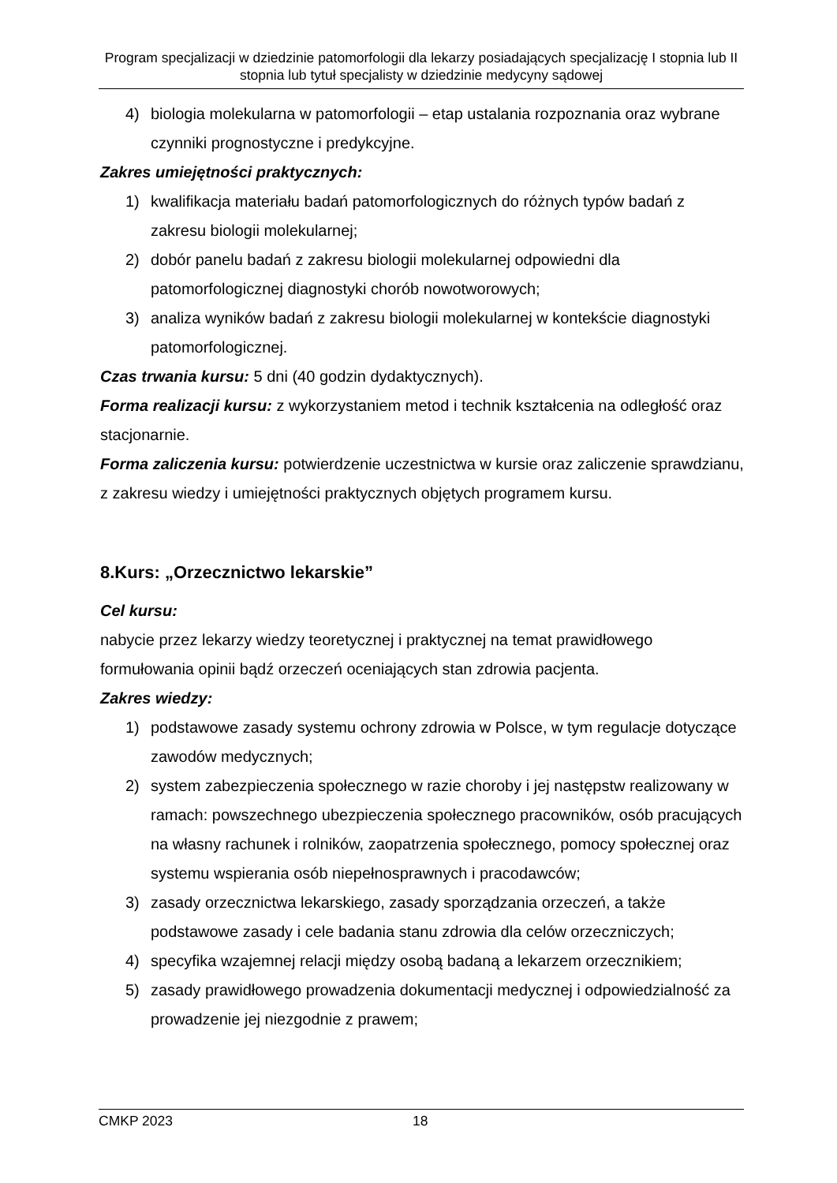Program specjalizacji w dziedzinie patomorfologii dla lekarzy posiadających specjalizację I stopnia lub II stopnia lub tytuł specjalisty w dziedzinie medycyny sądowej
4) biologia molekularna w patomorfologii – etap ustalania rozpoznania oraz wybrane czynniki prognostyczne i predykcyjne.
Zakres umiejętności praktycznych:
1) kwalifikacja materiału badań patomorfologicznych do różnych typów badań z zakresu biologii molekularnej;
2) dobór panelu badań z zakresu biologii molekularnej odpowiedni dla patomorfologicznej diagnostyki chorób nowotworowych;
3) analiza wyników badań z zakresu biologii molekularnej w kontekście diagnostyki patomorfologicznej.
Czas trwania kursu: 5 dni (40 godzin dydaktycznych).
Forma realizacji kursu: z wykorzystaniem metod i technik kształcenia na odległość oraz stacjonarnie.
Forma zaliczenia kursu: potwierdzenie uczestnictwa w kursie oraz zaliczenie sprawdzianu, z zakresu wiedzy i umiejętności praktycznych objętych programem kursu.
8.Kurs: „Orzecznictwo lekarskie”
Cel kursu:
nabycie przez lekarzy wiedzy teoretycznej i praktycznej na temat prawidłowego formułowania opinii bądź orzeczeń oceniających stan zdrowia pacjenta.
Zakres wiedzy:
1) podstawowe zasady systemu ochrony zdrowia w Polsce, w tym regulacje dotyczące zawodów medycznych;
2) system zabezpieczenia społecznego w razie choroby i jej następstw realizowany w ramach: powszechnego ubezpieczenia społecznego pracowników, osób pracujących na własny rachunek i rolników, zaopatrzenia społecznego, pomocy społecznej oraz systemu wspierania osób niepełnosprawnych i pracodawców;
3) zasady orzecznictwa lekarskiego, zasady sporządzania orzeczeń, a także podstawowe zasady i cele badania stanu zdrowia dla celów orzeczniczych;
4) specyfika wzajemnej relacji między osobą badaną a lekarzem orzecznikiem;
5) zasady prawidłowego prowadzenia dokumentacji medycznej i odpowiedzialność za prowadzenie jej niezgodnie z prawem;
CMKP 2023 18